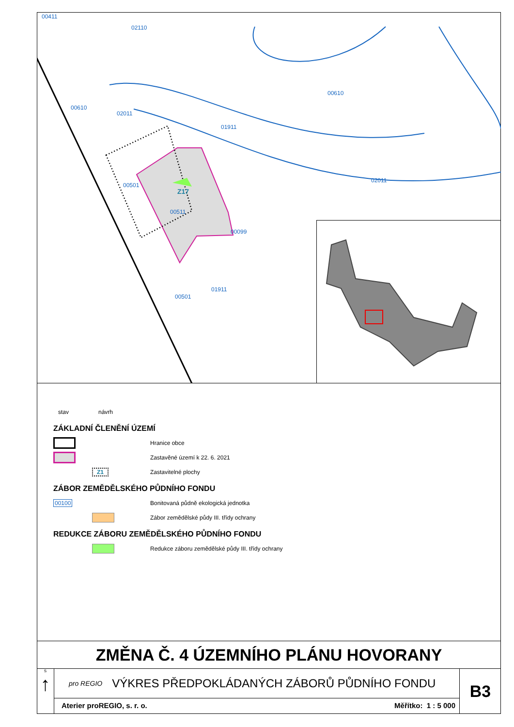00411
02110
00610
00610
02011
01911
02011
00501
Z17
00511
00099
00501
01911
stav návrh
ZÁKLADNÍ ČLENĚNÍ ÚZEMÍ
Hranice obce
Zastavěné území k 22. 6. 2021
Z1
Zastavitelné plochy
ZÁBOR ZEMĚDĚLSKÉHO PŮDNÍHO FONDU
00100
Bonitovaná půdně ekologická jednotka
Zábor zemědělské půdy III. třídy ochrany
REDUKCE ZÁBORU ZEMĚDĚLSKÉHO PŮDNÍHO FONDU
Redukce záboru zemědělské půdy III. třídy ochrany
ZMĚNA Č. 4 ÚZEMNÍHO PLÁNU HOVORANY
S
↑
pro REGIO VÝKRES PŘEDPOKLÁDANÝCH ZÁBORŮ PŮDNÍHO FONDU
Aterier proREGIO, s. r. o. Měřítko: 1 : 5 000
B3